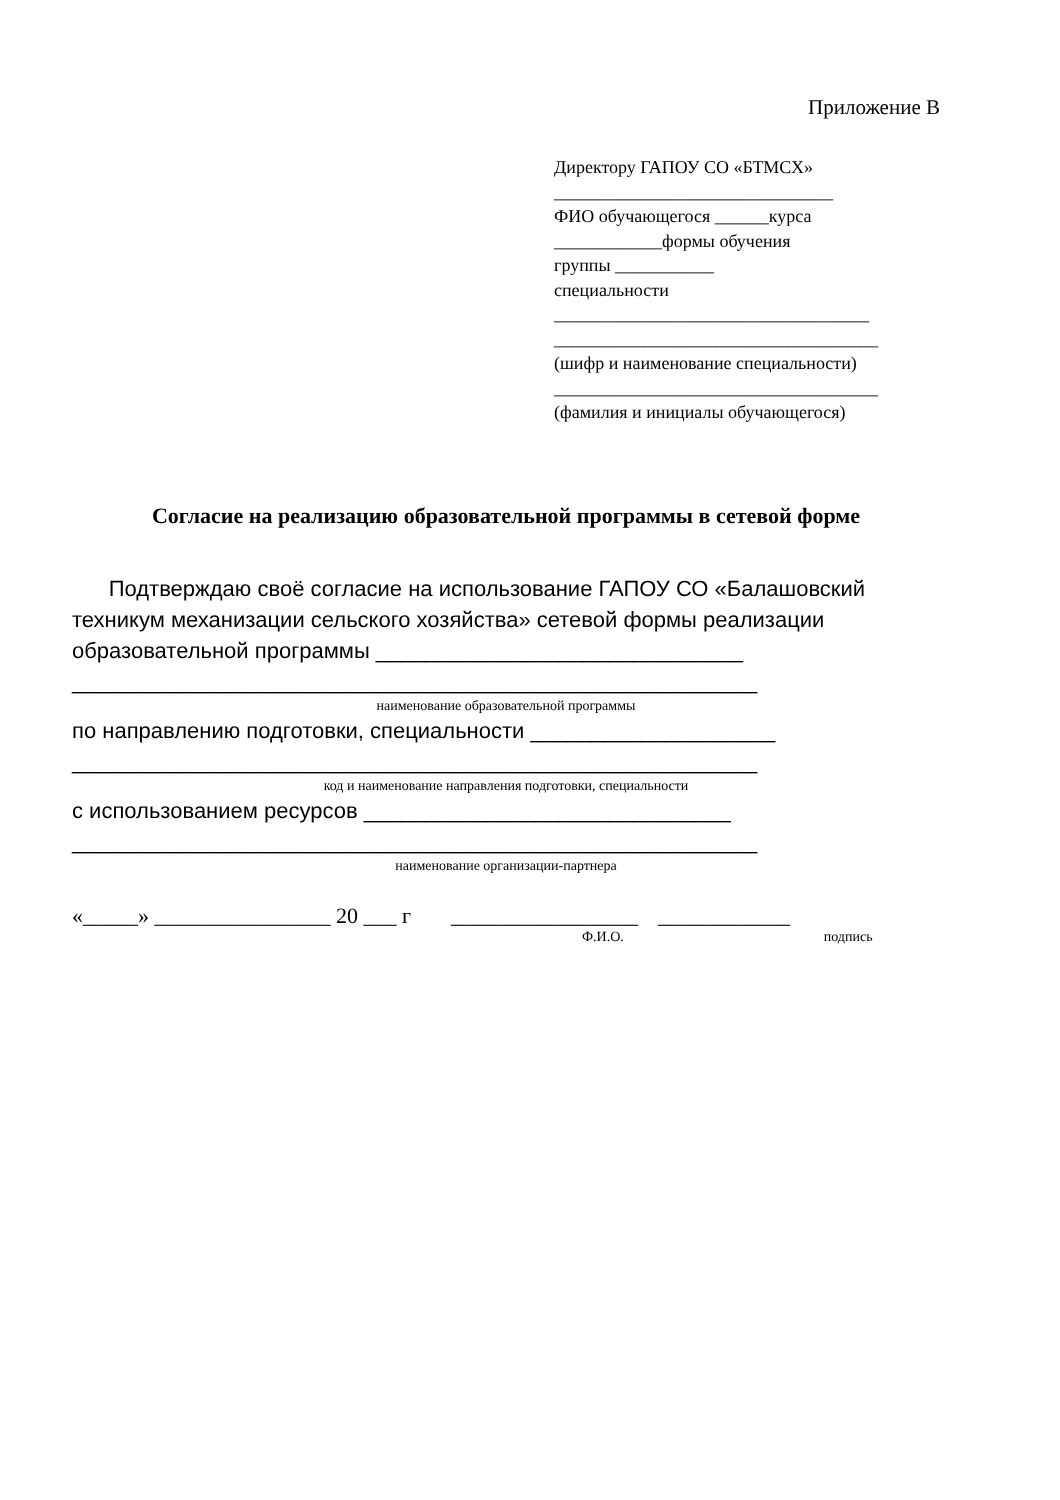Приложение В
Директору ГАПОУ СО «БТМСХ»
_______________________________
ФИО обучающегося ______курса
____________формы обучения
группы ___________
специальности
___________________________________
____________________________________
(шифр и наименование специальности)
____________________________________
(фамилия и инициалы обучающегося)
Согласие на реализацию образовательной программы в сетевой форме
Подтверждаю своё согласие на использование ГАПОУ СО «Балашовский техникум механизации сельского хозяйства» сетевой формы реализации образовательной программы ______________________________
________________________________________________________
наименование образовательной программы
по направлению подготовки, специальности ____________________
________________________________________________________
код и наименование направления подготовки, специальности
с использованием ресурсов ______________________________
________________________________________________________
наименование организации-партнера
«_____» ________________ 20 ___ г _________________ ____________
Ф.И.О. подпись